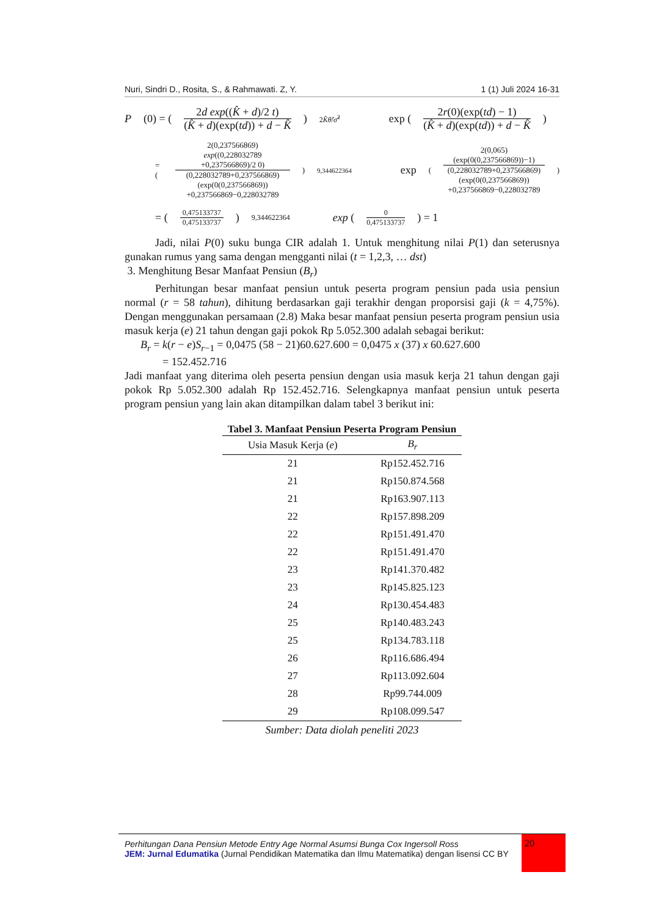Nuri, Sindri D., Rosita, S., & Rahmawati. Z, Y. 1 (1) Juli 2024 16-31
P (0) = (
2d exp((K̂ + d)/2 t)
(K̂ + d)(exp(td)) + d − K̂
)<sup>2K̂θ̂/σ̂<sup>2</sup></sup> exp (
2r(0)(exp(td) − 1)
(K̂ + d)(exp(td)) + d − K̂
)
= (
2(0,237566869)
exp((0,228032789 +0,237566869)/2 0)
(0,228032789+0,237566869)
(exp(0(0,237566869))
+0,237566869−0,228032789
)<sup>9,344622364</sup> exp (
2(0,065)(exp(0(0,237566869))−1)
(0,228032789+0,237566869)
(exp(0(0,237566869))
+0,237566869−0,228032789
)
= (
0,475133737
0,475133737
)<sup>9,344622364</sup> exp (
0
0,475133737
) = 1
Jadi, nilai P(0) suku bunga CIR adalah 1. Untuk menghitung nilai P(1) dan seterusnya gunakan rumus yang sama dengan mengganti nilai (t = 1,2,3, … dst)
3. Menghitung Besar Manfaat Pensiun (B<sub>r</sub>)
Perhitungan besar manfaat pensiun untuk peserta program pensiun pada usia pensiun normal (r = 58 tahun), dihitung berdasarkan gaji terakhir dengan proporsisi gaji (k = 4,75%). Dengan menggunakan persamaan (2.8) Maka besar manfaat pensiun peserta program pensiun usia masuk kerja (e) 21 tahun dengan gaji pokok Rp 5.052.300 adalah sebagai berikut:
B<sub>r</sub> = k(r − e)S<sub>r−1</sub> = 0,0475 (58 − 21)60.627.600 = 0,0475 x (37) x 60.627.600
= 152.452.716
Jadi manfaat yang diterima oleh peserta pensiun dengan usia masuk kerja 21 tahun dengan gaji pokok Rp 5.052.300 adalah Rp 152.452.716. Selengkapnya manfaat pensiun untuk peserta program pensiun yang lain akan ditampilkan dalam tabel 3 berikut ini:
Tabel 3. Manfaat Pensiun Peserta Program Pensiun
| Usia Masuk Kerja ( e ) | B<sub>r</sub> |
| --- | --- |
| 21 | Rp152.452.716 |
| 21 | Rp150.874.568 |
| 21 | Rp163.907.113 |
| 22 | Rp157.898.209 |
| 22 | Rp151.491.470 |
| 22 | Rp151.491.470 |
| 23 | Rp141.370.482 |
| 23 | Rp145.825.123 |
| 24 | Rp130.454.483 |
| 25 | Rp140.483.243 |
| 25 | Rp134.783.118 |
| 26 | Rp116.686.494 |
| 27 | Rp113.092.604 |
| 28 | Rp99.744.009 |
| 29 | Rp108.099.547 |
Sumber: Data diolah peneliti 2023
Perhitungan Dana Pensiun Metode Entry Age Normal Asumsi Bunga Cox Ingersoll Ross
JEM: Jurnal Edumatika (Jurnal Pendidikan Matematika dan Ilmu Matematika) dengan lisensi CC BY
20